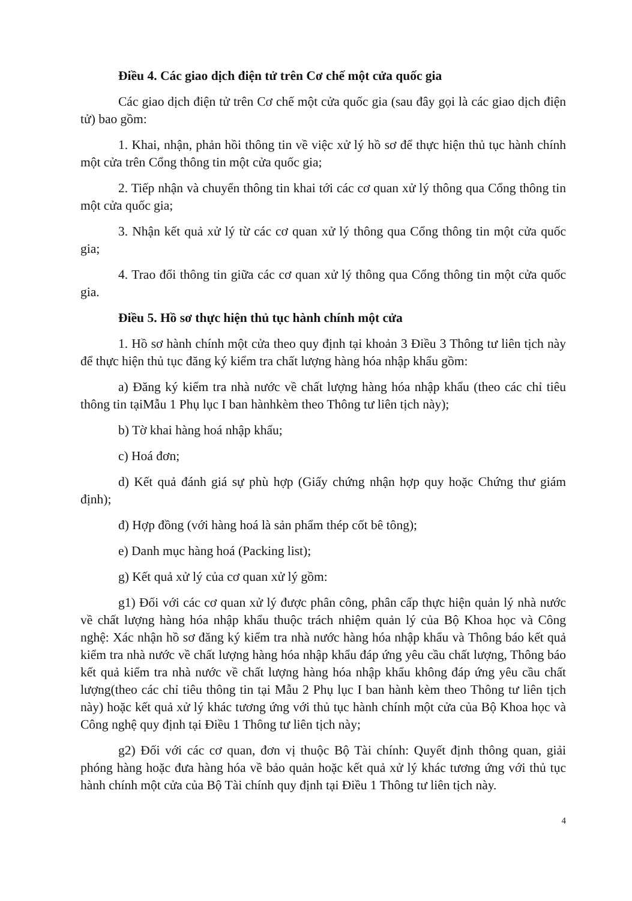Điều 4. Các giao dịch điện tử trên Cơ chế một cửa quốc gia
Các giao dịch điện tử trên Cơ chế một cửa quốc gia (sau đây gọi là các giao dịch điện tử) bao gồm:
1. Khai, nhận, phản hồi thông tin về việc xử lý hồ sơ để thực hiện thủ tục hành chính một cửa trên Cổng thông tin một cửa quốc gia;
2. Tiếp nhận và chuyển thông tin khai tới các cơ quan xử lý thông qua Cổng thông tin một cửa quốc gia;
3. Nhận kết quả xử lý từ các cơ quan xử lý thông qua Cổng thông tin một cửa quốc gia;
4. Trao đổi thông tin giữa các cơ quan xử lý thông qua Cổng thông tin một cửa quốc gia.
Điều 5. Hồ sơ thực hiện thủ tục hành chính một cửa
1. Hồ sơ hành chính một cửa theo quy định tại khoản 3 Điều 3 Thông tư liên tịch này để thực hiện thủ tục đăng ký kiểm tra chất lượng hàng hóa nhập khẩu gồm:
a) Đăng ký kiểm tra nhà nước về chất lượng hàng hóa nhập khẩu (theo các chỉ tiêu thông tin tạiMẫu 1 Phụ lục I ban hànhkèm theo Thông tư liên tịch này);
b) Tờ khai hàng hoá nhập khẩu;
c) Hoá đơn;
d) Kết quả đánh giá sự phù hợp (Giấy chứng nhận hợp quy hoặc Chứng thư giám định);
đ) Hợp đồng (với hàng hoá là sản phẩm thép cốt bê tông);
e) Danh mục hàng hoá (Packing list);
g) Kết quả xử lý của cơ quan xử lý gồm:
g1) Đối với các cơ quan xử lý được phân công, phân cấp thực hiện quản lý nhà nước về chất lượng hàng hóa nhập khẩu thuộc trách nhiệm quản lý của Bộ Khoa học và Công nghệ: Xác nhận hồ sơ đăng ký kiểm tra nhà nước hàng hóa nhập khẩu và Thông báo kết quả kiểm tra nhà nước về chất lượng hàng hóa nhập khẩu đáp ứng yêu cầu chất lượng, Thông báo kết quả kiểm tra nhà nước về chất lượng hàng hóa nhập khẩu không đáp ứng yêu cầu chất lượng(theo các chỉ tiêu thông tin tại Mẫu 2 Phụ lục I ban hành kèm theo Thông tư liên tịch này) hoặc kết quả xử lý khác tương ứng với thủ tục hành chính một cửa của Bộ Khoa học và Công nghệ quy định tại Điều 1 Thông tư liên tịch này;
g2) Đối với các cơ quan, đơn vị thuộc Bộ Tài chính: Quyết định thông quan, giải phóng hàng hoặc đưa hàng hóa về bảo quản hoặc kết quả xử lý khác tương ứng với thủ tục hành chính một cửa của Bộ Tài chính quy định tại Điều 1 Thông tư liên tịch này.
4